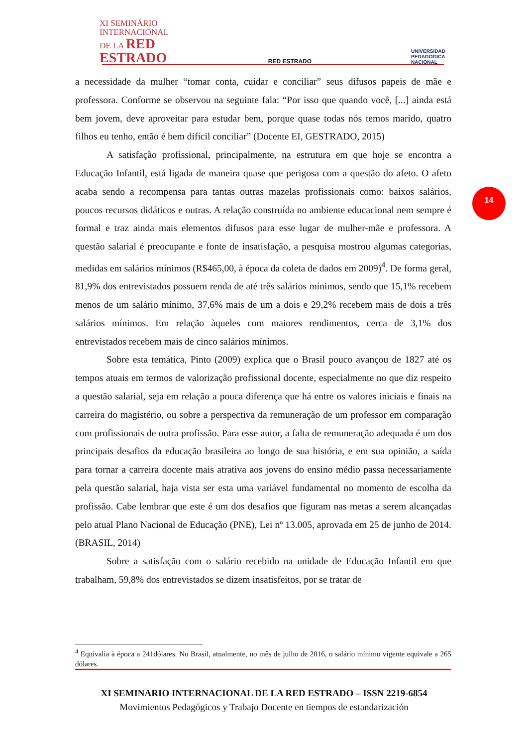XI SEMINÁRIO
INTERNACIONAL
DE LA RED
ESTRADO
RED ESTRADO
UNIVERSIDAD
PEDAGOGICA
NACIONAL
14
a necessidade da mulher “tomar conta, cuidar e conciliar” seus difusos papeis de mãe e professora. Conforme se observou na seguinte fala: “Por isso que quando você, [...] ainda está bem jovem, deve aproveitar para estudar bem, porque quase todas nós temos marido, quatro filhos eu tenho, então é bem difícil conciliar” (Docente EI, GESTRADO, 2015)
A satisfação profissional, principalmente, na estrutura em que hoje se encontra a Educação Infantil, está ligada de maneira quase que perigosa com a questão do afeto. O afeto acaba sendo a recompensa para tantas outras mazelas profissionais como: baixos salários, poucos recursos didáticos e outras. A relação construída no ambiente educacional nem sempre é formal e traz ainda mais elementos difusos para esse lugar de mulher-mãe e professora. A questão salarial é preocupante e fonte de insatisfação, a pesquisa mostrou algumas categorias, medidas em salários mínimos (R$465,00, à época da coleta de dados em 2009)<sup>4</sup>. De forma geral, 81,9% dos entrevistados possuem renda de até três salários mínimos, sendo que 15,1% recebem menos de um salário mínimo, 37,6% mais de um a dois e 29,2% recebem mais de dois a três salários mínimos. Em relação àqueles com maiores rendimentos, cerca de 3,1% dos entrevistados recebem mais de cinco salários mínimos.
Sobre esta temática, Pinto (2009) explica que o Brasil pouco avançou de 1827 até os tempos atuais em termos de valorização profissional docente, especialmente no que diz respeito a questão salarial, seja em relação a pouca diferença que há entre os valores iniciais e finais na carreira do magistério, ou sobre a perspectiva da remuneração de um professor em comparação com profissionais de outra profissão. Para esse autor, a falta de remuneração adequada é um dos principais desafios da educação brasileira ao longo de sua história, e em sua opinião, a saída para tornar a carreira docente mais atrativa aos jovens do ensino médio passa necessariamente pela questão salarial, haja vista ser esta uma variável fundamental no momento de escolha da profissão. Cabe lembrar que este é um dos desafios que figuram nas metas a serem alcançadas pelo atual Plano Nacional de Educação (PNE), Lei nº 13.005, aprovada em 25 de junho de 2014. (BRASIL, 2014)
Sobre a satisfação com o salário recebido na unidade de Educação Infantil em que trabalham, 59,8% dos entrevistados se dizem insatisfeitos, por se tratar de
<sup>4</sup> Equivalia à época a 241dólares. No Brasil, atualmente, no mês de julho de 2016, o salário mínimo vigente equivale a 265 dólares.
XI SEMINARIO INTERNACIONAL DE LA RED ESTRADO – ISSN 2219-6854
Movimientos Pedagógicos y Trabajo Docente en tiempos de estandarización